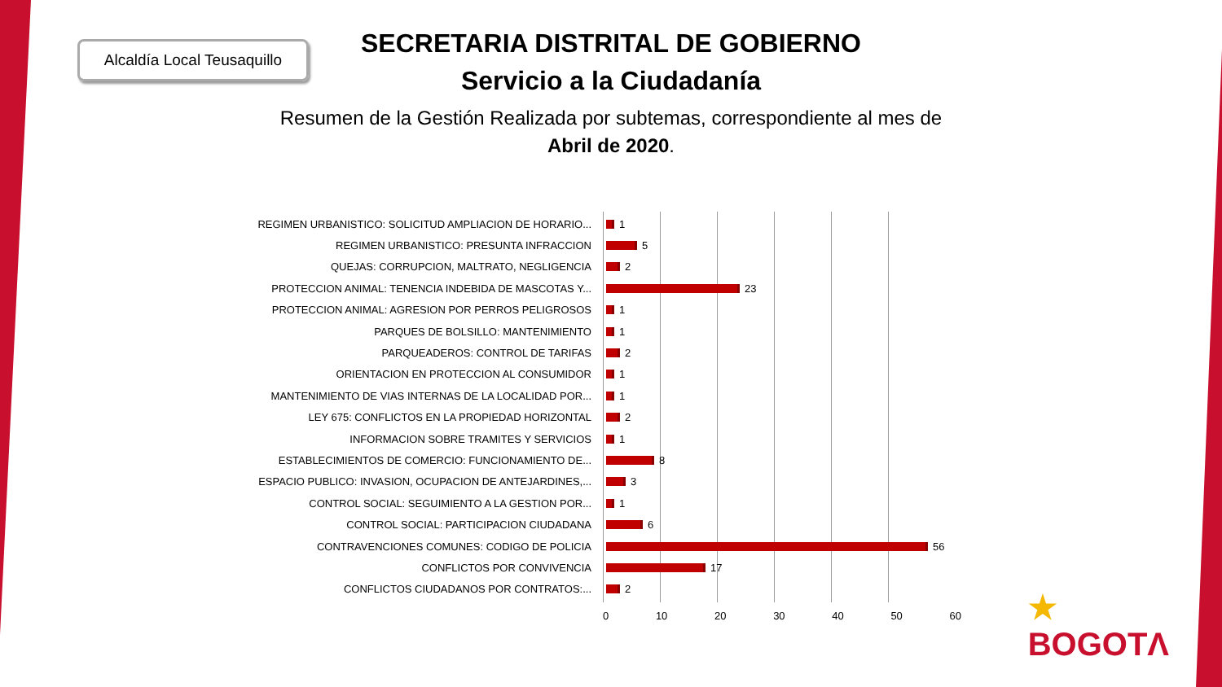Alcaldía Local Teusaquillo
SECRETARIA DISTRITAL DE GOBIERNO
Servicio a la Ciudadanía
Resumen de la Gestión Realizada por subtemas, correspondiente al mes de Abril de 2020.
REGIMEN URBANISTICO: SOLICITUD AMPLIACION DE HORARIO... 1
REGIMEN URBANISTICO: PRESUNTA INFRACCION 5
QUEJAS: CORRUPCION, MALTRATO, NEGLIGENCIA 2
PROTECCION ANIMAL: TENENCIA INDEBIDA DE MASCOTAS Y... 23
PROTECCION ANIMAL: AGRESION POR PERROS PELIGROSOS 1
PARQUES DE BOLSILLO: MANTENIMIENTO 1
PARQUEADEROS: CONTROL DE TARIFAS 2
ORIENTACION EN PROTECCION AL CONSUMIDOR 1
MANTENIMIENTO DE VIAS INTERNAS DE LA LOCALIDAD POR... 1
LEY 675: CONFLICTOS EN LA PROPIEDAD HORIZONTAL 2
INFORMACION SOBRE TRAMITES Y SERVICIOS 1
ESTABLECIMIENTOS DE COMERCIO: FUNCIONAMIENTO DE... 8
ESPACIO PUBLICO: INVASION, OCUPACION DE ANTEJARDINES,... 3
CONTROL SOCIAL: SEGUIMIENTO A LA GESTION POR... 1
CONTROL SOCIAL: PARTICIPACION CIUDADANA 6
CONTRAVENCIONES COMUNES: CODIGO DE POLICIA 56
CONFLICTOS POR CONVIVENCIA 17
CONFLICTOS CIUDADANOS POR CONTRATOS:... 2
0 10 20 30 40 50 60
★
BOGOTΛ